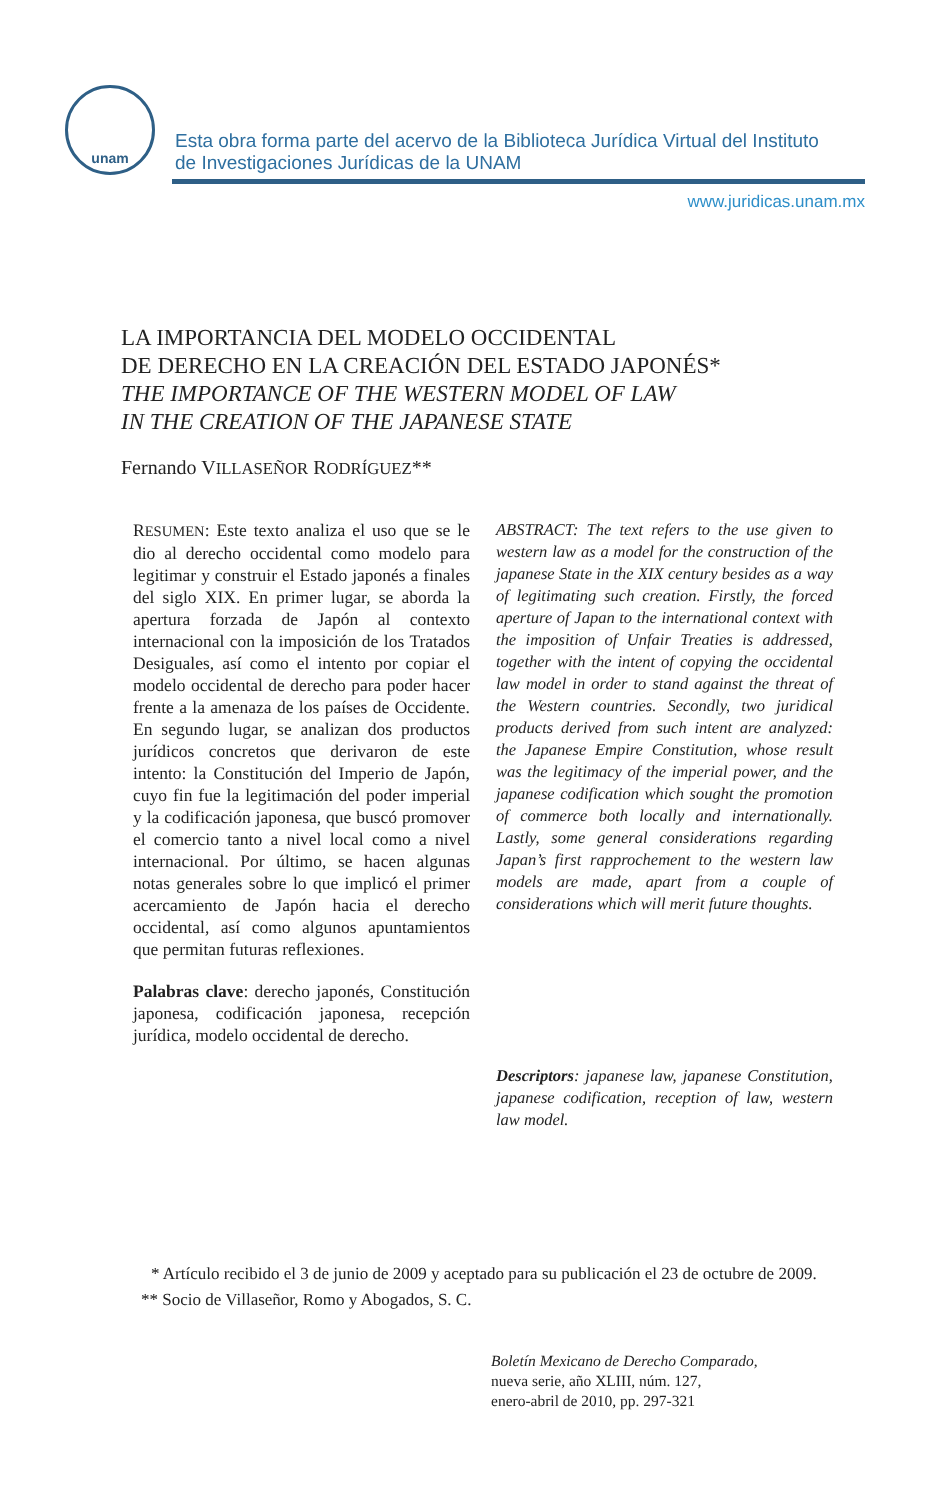unam
Esta obra forma parte del acervo de la Biblioteca Jurídica Virtual del Instituto
de Investigaciones Jurídicas de la UNAM
www.juridicas.unam.mx
LA IMPORTANCIA DEL MODELO OCCIDENTAL
DE DERECHO EN LA CREACIÓN DEL ESTADO JAPONÉS*
THE IMPORTANCE OF THE WESTERN MODEL OF LAW
IN THE CREATION OF THE JAPANESE STATE
Fernando VILLASEÑOR RODRÍGUEZ**
RESUMEN: Este texto analiza el uso que se le dio al derecho occidental como modelo para legitimar y construir el Estado japonés a finales del siglo XIX. En primer lugar, se aborda la apertura forzada de Japón al contexto internacional con la imposición de los Tratados Desiguales, así como el intento por copiar el modelo occidental de derecho para poder hacer frente a la amenaza de los países de Occidente. En segundo lugar, se analizan dos productos jurídicos concretos que derivaron de este intento: la Constitución del Imperio de Japón, cuyo fin fue la legitimación del poder imperial y la codificación japonesa, que buscó promover el comercio tanto a nivel local como a nivel internacional. Por último, se hacen algunas notas generales sobre lo que implicó el primer acercamiento de Japón hacia el derecho occidental, así como algunos apuntamientos que permitan futuras reflexiones.
Palabras clave: derecho japonés, Constitución japonesa, codificación japonesa, recepción jurídica, modelo occidental de derecho.
ABSTRACT: The text refers to the use given to western law as a model for the construction of the japanese State in the XIX century besides as a way of legitimating such creation. Firstly, the forced aperture of Japan to the international context with the imposition of Unfair Treaties is addressed, together with the intent of copying the occidental law model in order to stand against the threat of the Western countries. Secondly, two juridical products derived from such intent are analyzed: the Japanese Empire Constitution, whose result was the legitimacy of the imperial power, and the japanese codification which sought the promotion of commerce both locally and internationally. Lastly, some general considerations regarding Japan’s first rapprochement to the western law models are made, apart from a couple of considerations which will merit future thoughts.
Descriptors: japanese law, japanese Constitution, japanese codification, reception of law, western law model.
* Artículo recibido el 3 de junio de 2009 y aceptado para su publicación el 23 de octubre de 2009.
** Socio de Villaseñor, Romo y Abogados, S. C.
Boletín Mexicano de Derecho Comparado,
nueva serie, año XLIII, núm. 127,
enero-abril de 2010, pp. 297-321